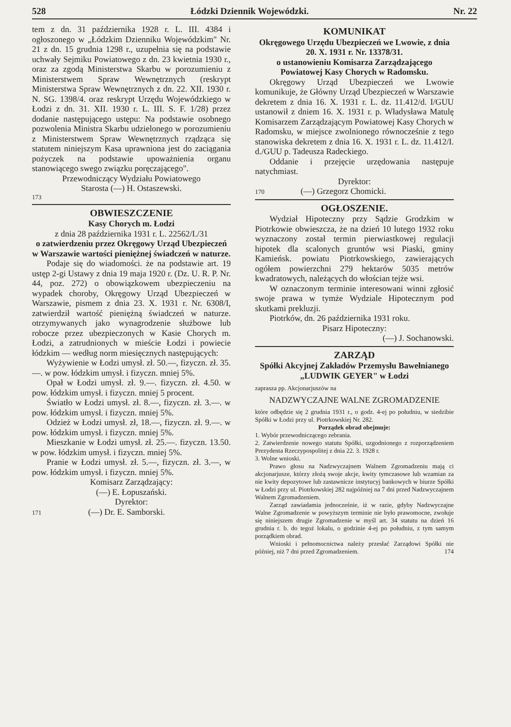528 Łódzki Dziennik Wojewódzki. Nr. 22
tem z dn. 31 października 1928 r. L. III. 4384 i ogłoszonego w „Łódzkim Dzienniku Wojewódzkim" Nr. 21 z dn. 15 grudnia 1298 r., uzupełnia się na podstawie uchwały Sejmiku Powiatowego z dn. 23 kwietnia 1930 r., oraz za zgodą Ministerstwa Skarbu w porozumieniu z Ministerstwem Spraw Wewnętrznych (reskrypt Ministerstwa Spraw Wewnętrznych z dn. 22. XII. 1930 r. N. SG. 1398/4. oraz reskrypt Urzędu Wojewódzkiego w Łodzi z dn. 31. XII. 1930 r. L. III. S. F. 1/28) przez dodanie następującego ustępu: Na podstawie osobnego pozwolenia Ministra Skarbu udzielonego w porozumieniu z Ministerstwem Spraw Wewnętrznych rządząca się statutem niniejszym Kasa uprawniona jest do zaciągania pożyczek na podstawie upoważnienia organu stanowiącego swego związku poręczającego".
Przewodniczący Wydziału Powiatowego
Starosta (—) H. Ostaszewski.
173
OBWIESZCZENIE
Kasy Chorych m. Łodzi
z dnia 28 października 1931 r. L. 22562/I./31
o zatwierdzeniu przez Okręgowy Urząd Ubezpieczeń w Warszawie wartości pieniężnej świadczeń w naturze.
Podaje się do wiadomości. że na podstawie art. 19 ustęp 2-gi Ustawy z dnia 19 maja 1920 r. (Dz. U. R. P. Nr. 44, poz. 272) o obowiązkowem ubezpieczeniu na wypadek choroby, Okręgowy Urząd Ubezpieczeń w Warszawie, pismem z dnia 23. X. 1931 r. Nr. 6308/I, zatwierdził wartość pieniężną świadczeń w naturze. otrzymywanych jako wynagrodzenie służbowe lub robocze przez ubezpieczonych w Kasie Chorych m. Łodzi, a zatrudnionych w mieście Łodzi i powiecie łódzkim — według norm miesięcznych następujących:
Wyżywienie w Łodzi umysł. zł. 50.—, fizyczn. zł. 35.—. w pow. łódzkim umysł. i fizyczn. mniej 5%.
Opał w Łodzi umysł. zł. 9.—. fizyczn. zł. 4.50. w pow. łódzkim umysł. i fizyczn. mniej 5 procent.
Światło w Łodzi umysł. zł. 8.—, fizyczn. zł. 3.—. w pow. łódzkim umysł. i fizyczn. mniej 5%.
Odzież w Łodzi umysł. zł, 18.—, fizyczn. zł. 9.—. w pow. łódzkim umysł. i fizyczn. mniej 5%.
Mieszkanie w Łodzi umysł. zł. 25.—. fizyczn. 13.50. w pow. łódzkim umysł. i fizyczn. mniej 5%.
Pranie w Łodzi umysł. zł. 5.—, fizyczn. zł. 3.—, w pow. łódzkim umysł. i fizyczn. mniej 5%.
Komisarz Zarządzający:
(—) E. Łopuszański.
Dyrektor:
171 (—) Dr. E. Samborski.
KOMUNIKAT
Okręgowego Urzędu Ubezpieczeń we Lwowie, z dnia 20. X. 1931 r. Nr. 13378/31.
o ustanowieniu Komisarza Zarządzającego Powiatowej Kasy Chorych w Radomsku.
Okręgowy Urząd Ubezpieczeń we Lwowie komunikuje, że Główny Urząd Ubezpieczeń w Warszawie dekretem z dnia 16. X. 1931 r. L. dz. 11.412/d. I/GUU ustanowił z dniem 16. X. 1931 r. p. Władysława Matulę Komisarzem Zarządzającym Powiatowej Kasy Chorych w Radomsku, w miejsce zwolnionego równocześnie z tego stanowiska dekretem z dnia 16. X. 1931 r. L. dz. 11.412/I. d./GUU p. Tadeusza Radeckiego.
Oddanie i przejęcie urzędowania następuje natychmiast.
Dyrektor:
170 (—) Grzegorz Chomicki.
OGŁOSZENIE.
Wydział Hipoteczny przy Sądzie Grodzkim w Piotrkowie obwieszcza, że na dzień 10 lutego 1932 roku wyznaczony został termin pierwiastkowej regulacji hipotek dla scalonych gruntów wsi Piaski, gminy Kamieńsk. powiatu Piotrkowskiego, zawierających ogółem powierzchni 279 hektarów 5035 metrów kwadratowych, należących do włościan tejże wsi.
W oznaczonym terminie interesowani winni zgłosić swoje prawa w tymże Wydziale Hipotecznym pod skutkami prekluzji.
Piotrków, dn. 26 października 1931 roku.
Pisarz Hipoteczny:
(—) J. Sochanowski.
ZARZĄD
Spółki Akcyjnej Zakładów Przemysłu Bawełnianego „LUDWIK GEYER" w Łodzi
zaprasza pp. Akcjonarjuszów na
NADZWYCZAJNE WALNE ZGROMADZENIE
które odbędzie się 2 grudnia 1931 r., o godz. 4-ej po południu, w siedzibie Spółki w Łodzi przy ul. Piotrkowskiej Nr. 282.
Porządek obrad obejmuje:
1. Wybór przewodniczącego zebrania.
2. Zatwierdzenie nowego statutu Spółki, uzgodnionego z rozporządzeniem Prezydenta Rzeczypospolitej z dnia 22. 3. 1928 r.
3. Wolne wnioski.
Prawo głosu na Nadzwyczajnem Walnem Zgromadzeniu mają ci akcjonarjusze, którzy złożą swoje akcje, kwity tymczasowe lub wzamian za nie kwity depozytowe lub zastawnicze instytucyj bankowych w biurze Spółki w Łodzi przy ul. Piotrkowskiej 282 najpóźniej na 7 dni przed Nadzwyczajnem Walnem Zgromadzeniem.
Zarząd zawiadamia jednocześnie, iż w razie, gdyby Nadzwyczajne Walne Zgromadzenie w powyższym terminie nie było prawomocne, zwołuje się niniejszem drugie Zgromadzenie w myśl art. 34 statutu na dzień 16 grudnia r. b. do tegoż lokalu, o godzinie 4-ej po południu, z tym samym porządkiem obrad.
Wnioski i pełnomocnictwa należy przesłać Zarządowi Spółki nie później, niż 7 dni przed Zgromadzeniem. 174